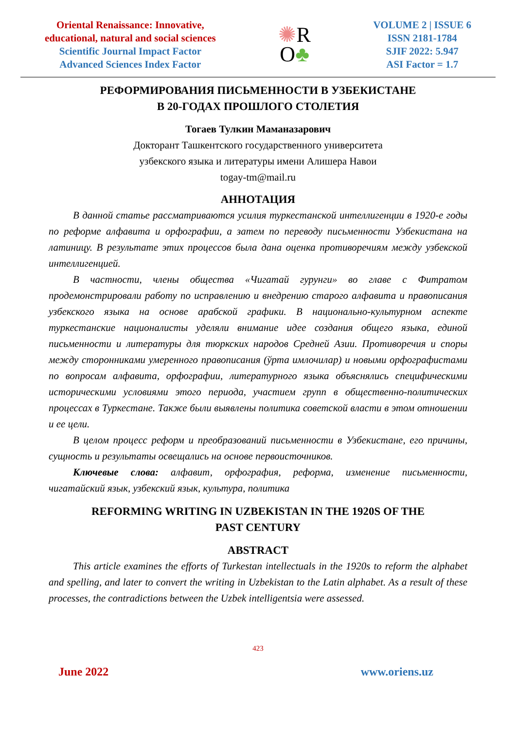Oriental Renaissance: Innovative,
educational, natural and social sciences
Scientific Journal Impact Factor
Advanced Sciences Index Factor
✺R
O♣
VOLUME 2 | ISSUE 6
ISSN 2181-1784
SJIF 2022: 5.947
ASI Factor = 1.7
РЕФОРМИРОВАНИЯ ПИСЬМЕННОСТИ В УЗБЕКИСТАНЕ
В 20-ГОДАХ ПРОШЛОГО СТОЛЕТИЯ
Тогаев Тулкин Маманазарович
Докторант Ташкентского государственного университета
узбекского языка и литературы имени Алишера Навои
togay-tm@mail.ru
АННОТАЦИЯ
В данной статье рассматриваются усилия туркестанской интеллигенции в 1920-е годы по реформе алфавита и орфографии, а затем по переводу письменности Узбекистана на латиницу. В результате этих процессов была дана оценка противоречиям между узбекской интеллигенцией.
В частности, члены общества «Чигатай гурунги» во главе с Фитратом продемонстрировали работу по исправлению и внедрению старого алфавита и правописания узбекского языка на основе арабской графики. В национально-культурном аспекте туркестанские националисты уделяли внимание идее создания общего языка, единой письменности и литературы для тюркских народов Средней Азии. Противоречия и споры между сторонниками умеренного правописания (ўрта имлочилар) и новыми орфографистами по вопросам алфавита, орфографии, литературного языка объяснялись специфическими историческими условиями этого периода, участием групп в общественно-политических процессах в Туркестане. Также были выявлены политика советской власти в этом отношении и ее цели.
В целом процесс реформ и преобразований письменности в Узбекистане, его причины, сущность и результаты освещались на основе первоисточников.
Ключевые слова: алфавит, орфография, реформа, изменение письменности, чигатайский язык, узбекский язык, культура, политика
REFORMING WRITING IN UZBEKISTAN IN THE 1920S OF THE
PAST CENTURY
ABSTRACT
This article examines the efforts of Turkestan intellectuals in the 1920s to reform the alphabet and spelling, and later to convert the writing in Uzbekistan to the Latin alphabet. As a result of these processes, the contradictions between the Uzbek intelligentsia were assessed.
423
June 2022 www.oriens.uz